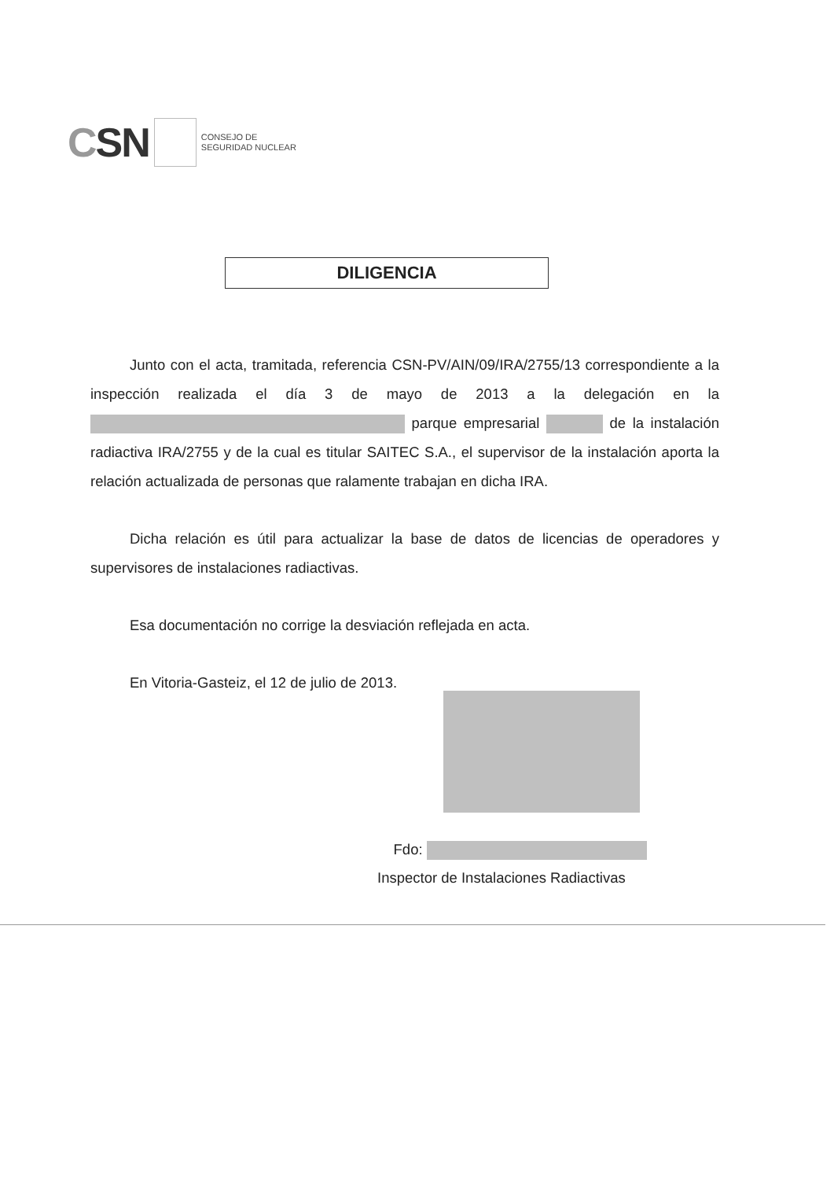CSN
CONSEJO DE
SEGURIDAD NUCLEAR
DILIGENCIA
Junto con el acta, tramitada, referencia CSN-PV/AIN/09/IRA/2755/13 correspondiente a la inspección realizada el día 3 de mayo de 2013 a la delegación en la parque empresarial de la instalación radiactiva IRA/2755 y de la cual es titular SAITEC S.A., el supervisor de la instalación aporta la relación actualizada de personas que ralamente trabajan en dicha IRA.
Dicha relación es útil para actualizar la base de datos de licencias de operadores y supervisores de instalaciones radiactivas.
Esa documentación no corrige la desviación reflejada en acta.
En Vitoria-Gasteiz, el 12 de julio de 2013.
Fdo:
Inspector de Instalaciones Radiactivas